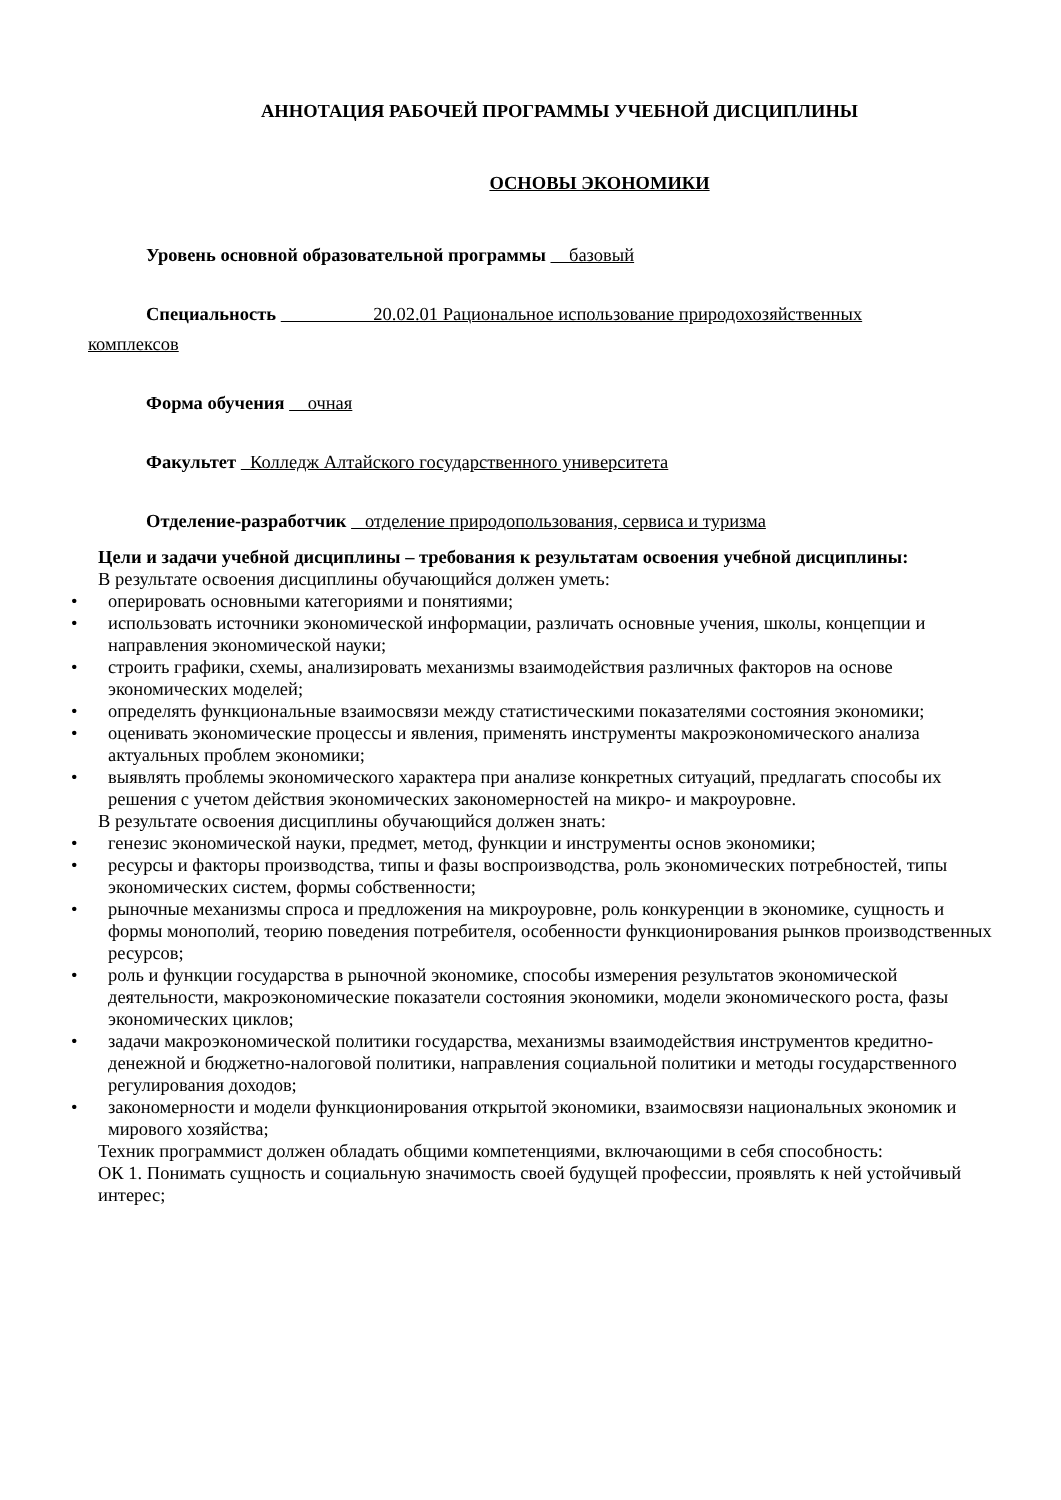АННОТАЦИЯ РАБОЧЕЙ ПРОГРАММЫ УЧЕБНОЙ ДИСЦИПЛИНЫ
ОСНОВЫ ЭКОНОМИКИ
Уровень основной образовательной программы базовый
Специальность 20.02.01 Рациональное использование природохозяйственных
комплексов
Форма обучения очная
Факультет Колледж Алтайского государственного университета
Отделение-разработчик отделение природопользования, сервиса и туризма
Цели и задачи учебной дисциплины – требования к результатам освоения учебной дисциплины:
В результате освоения дисциплины обучающийся должен уметь:
• оперировать основными категориями и понятиями;
• использовать источники экономической информации, различать основные учения, школы, концепции и направления экономической науки;
• строить графики, схемы, анализировать механизмы взаимодействия различных факторов на основе экономических моделей;
• определять функциональные взаимосвязи между статистическими показателями состояния экономики;
• оценивать экономические процессы и явления, применять инструменты макроэкономического анализа актуальных проблем экономики;
• выявлять проблемы экономического характера при анализе конкретных ситуаций, предлагать способы их решения с учетом действия экономических закономерностей на микро- и макроуровне.
В результате освоения дисциплины обучающийся должен знать:
• генезис экономической науки, предмет, метод, функции и инструменты основ экономики;
• ресурсы и факторы производства, типы и фазы воспроизводства, роль экономических потребностей, типы экономических систем, формы собственности;
• рыночные механизмы спроса и предложения на микроуровне, роль конкуренции в экономике, сущность и формы монополий, теорию поведения потребителя, особенности функционирования рынков производственных ресурсов;
• роль и функции государства в рыночной экономике, способы измерения результатов экономической деятельности, макроэкономические показатели состояния экономики, модели экономического роста, фазы экономических циклов;
• задачи макроэкономической политики государства, механизмы взаимодействия инструментов кредитно-денежной и бюджетно-налоговой политики, направления социальной политики и методы государственного регулирования доходов;
• закономерности и модели функционирования открытой экономики, взаимосвязи национальных экономик и мирового хозяйства;
Техник программист должен обладать общими компетенциями, включающими в себя способность:
ОК 1. Понимать сущность и социальную значимость своей будущей профессии, проявлять к ней устойчивый интерес;